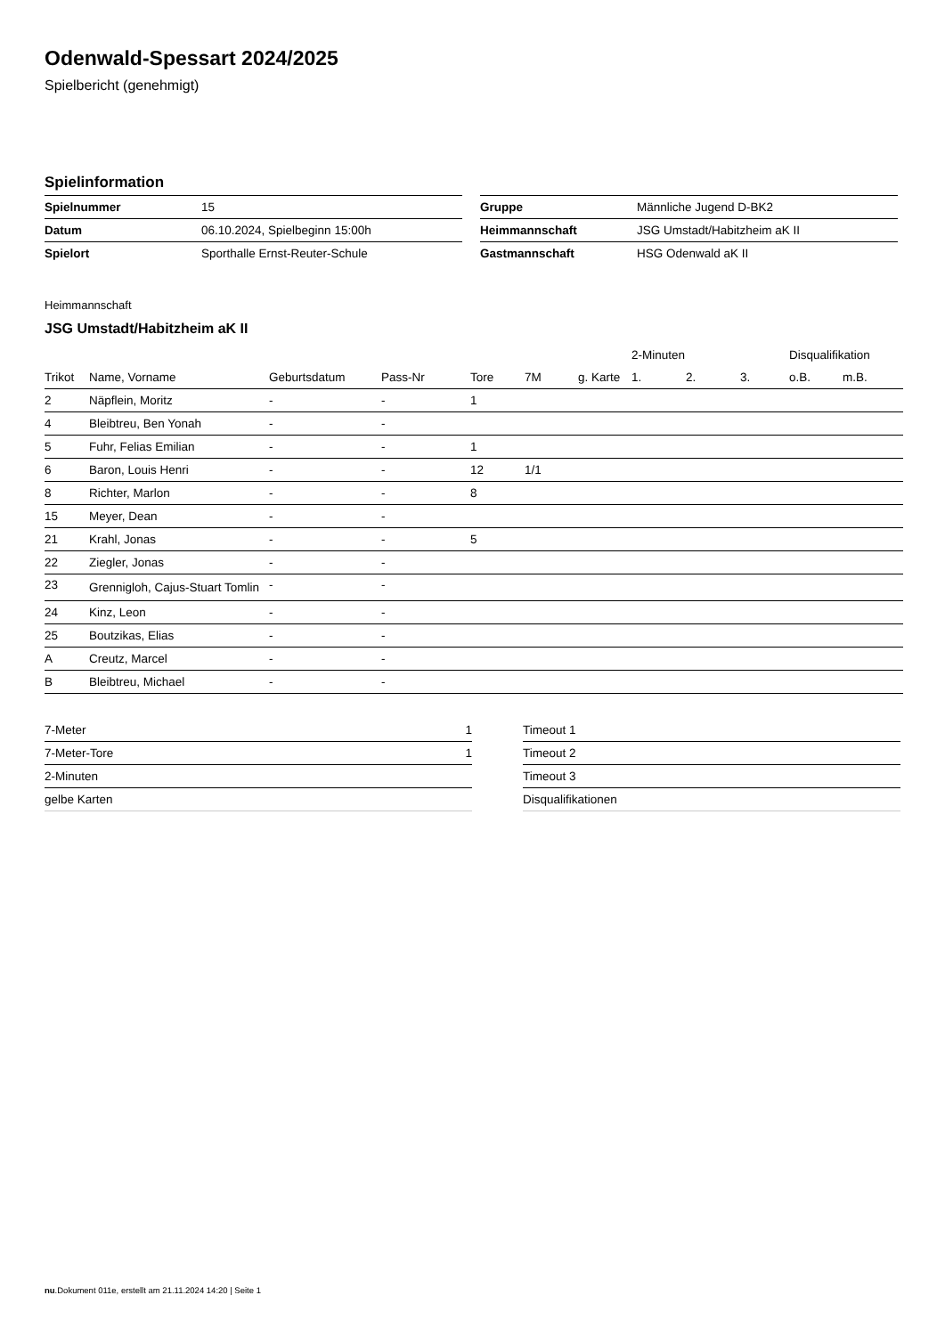Odenwald-Spessart 2024/2025
Spielbericht (genehmigt)
Spielinformation
| Spielnummer | 15 |
| Datum | 06.10.2024, Spielbeginn 15:00h |
| Spielort | Sporthalle Ernst-Reuter-Schule |
| Gruppe | Männliche Jugend D-BK2 |
| Heimmannschaft | JSG Umstadt/Habitzheim aK II |
| Gastmannschaft | HSG Odenwald aK II |
Heimmannschaft
JSG Umstadt/Habitzheim aK II
| | | | | | | | 2-Minuten | | | Disqualifikation | |
| --- | --- | --- | --- | --- | --- | --- | --- | --- | --- | --- | --- |
| Trikot | Name, Vorname | Geburtsdatum | Pass-Nr | Tore | 7M | g. Karte | 1. | 2. | 3. | o.B. | m.B. |
| 2 | Näpflein, Moritz | - | - | 1 | | | | | | | |
| 4 | Bleibtreu, Ben Yonah | - | - | | | | | | | | |
| 5 | Fuhr, Felias Emilian | - | - | 1 | | | | | | | |
| 6 | Baron, Louis Henri | - | - | 12 | 1/1 | | | | | | |
| 8 | Richter, Marlon | - | - | 8 | | | | | | | |
| 15 | Meyer, Dean | - | - | | | | | | | | |
| 21 | Krahl, Jonas | - | - | 5 | | | | | | | |
| 22 | Ziegler, Jonas | - | - | | | | | | | | |
| 23 | Grennigloh, Cajus-Stuart Tomlin | - | - | | | | | | | | |
| 24 | Kinz, Leon | - | - | | | | | | | | |
| 25 | Boutzikas, Elias | - | - | | | | | | | | |
| A | Creutz, Marcel | - | - | | | | | | | | |
| B | Bleibtreu, Michael | - | - | | | | | | | | |
| 7-Meter | 1 |
| 7-Meter-Tore | 1 |
| 2-Minuten | |
| gelbe Karten | |
| Timeout 1 |
| Timeout 2 |
| Timeout 3 |
| Disqualifikationen |
nu.Dokument 011e, erstellt am 21.11.2024 14:20 | Seite 1